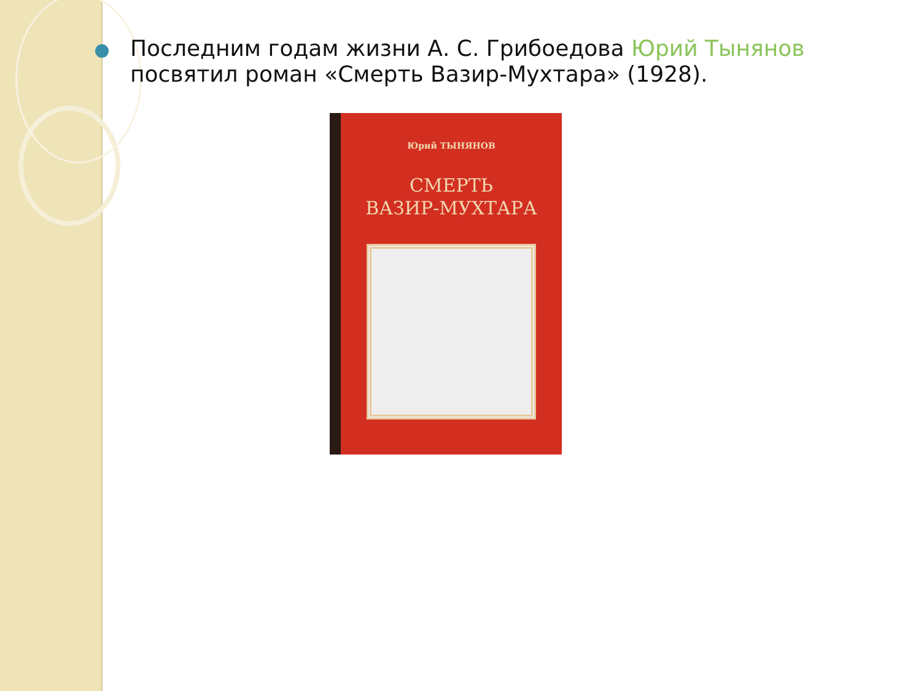Последним годам жизни А. С. Грибоедова Юрий Тынянов посвятил роман «Смерть Вазир-Мухтара» (1928).
Юрий ТЫНЯНОВ
СМЕРТЬ
ВАЗИР-МУХТАРА